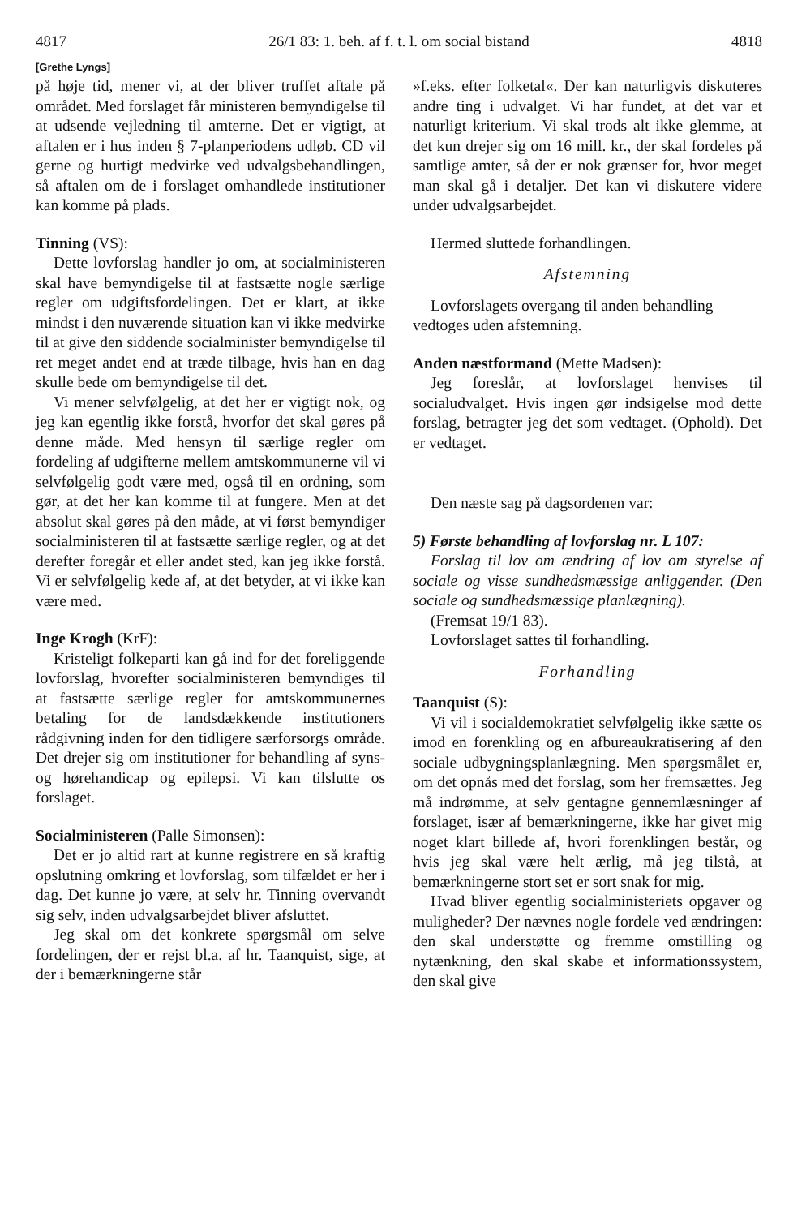4817 26/1 83: 1. beh. af f. t. l. om social bistand 4818
[Grethe Lyngs]
på høje tid, mener vi, at der bliver truffet aftale på området. Med forslaget får ministeren bemyndigelse til at udsende vejledning til amterne. Det er vigtigt, at aftalen er i hus inden § 7-planperiodens udløb. CD vil gerne og hurtigt medvirke ved udvalgsbehandlingen, så aftalen om de i forslaget omhandlede institutioner kan komme på plads.
Tinning (VS):
Dette lovforslag handler jo om, at socialministeren skal have bemyndigelse til at fastsætte nogle særlige regler om udgiftsfordelingen. Det er klart, at ikke mindst i den nuværende situation kan vi ikke medvirke til at give den siddende socialminister bemyndigelse til ret meget andet end at træde tilbage, hvis han en dag skulle bede om bemyndigelse til det.
Vi mener selvfølgelig, at det her er vigtigt nok, og jeg kan egentlig ikke forstå, hvorfor det skal gøres på denne måde. Med hensyn til særlige regler om fordeling af udgifterne mellem amtskommunerne vil vi selvfølgelig godt være med, også til en ordning, som gør, at det her kan komme til at fungere. Men at det absolut skal gøres på den måde, at vi først bemyndiger socialministeren til at fastsætte særlige regler, og at det derefter foregår et eller andet sted, kan jeg ikke forstå. Vi er selvfølgelig kede af, at det betyder, at vi ikke kan være med.
Inge Krogh (KrF):
Kristeligt folkeparti kan gå ind for det foreliggende lovforslag, hvorefter socialministeren bemyndiges til at fastsætte særlige regler for amtskommunernes betaling for de landsdækkende institutioners rådgivning inden for den tidligere særforsorgs område. Det drejer sig om institutioner for behandling af syns- og hørehandicap og epilepsi. Vi kan tilslutte os forslaget.
Socialministeren (Palle Simonsen):
Det er jo altid rart at kunne registrere en så kraftig opslutning omkring et lovforslag, som tilfældet er her i dag. Det kunne jo være, at selv hr. Tinning overvandt sig selv, inden udvalgsarbejdet bliver afsluttet.
Jeg skal om det konkrete spørgsmål om selve fordelingen, der er rejst bl.a. af hr. Taanquist, sige, at der i bemærkningerne står
»f.eks. efter folketal«. Der kan naturligvis diskuteres andre ting i udvalget. Vi har fundet, at det var et naturligt kriterium. Vi skal trods alt ikke glemme, at det kun drejer sig om 16 mill. kr., der skal fordeles på samtlige amter, så der er nok grænser for, hvor meget man skal gå i detaljer. Det kan vi diskutere videre under udvalgsarbejdet.
Hermed sluttede forhandlingen.
Afstemning
Lovforslagets overgang til anden behandling
vedtoges uden afstemning.
Anden næstformand (Mette Madsen):
Jeg foreslår, at lovforslaget henvises til socialudvalget. Hvis ingen gør indsigelse mod dette forslag, betragter jeg det som vedtaget. (Ophold). Det er vedtaget.
Den næste sag på dagsordenen var:
5) Første behandling af lovforslag nr. L 107:
Forslag til lov om ændring af lov om styrelse af sociale og visse sundhedsmæssige anliggender. (Den sociale og sundhedsmæssige planlægning).
(Fremsat 19/1 83).
Lovforslaget sattes til forhandling.
Forhandling
Taanquist (S):
Vi vil i socialdemokratiet selvfølgelig ikke sætte os imod en forenkling og en afbureaukratisering af den sociale udbygningsplanlægning. Men spørgsmålet er, om det opnås med det forslag, som her fremsættes. Jeg må indrømme, at selv gentagne gennemlæsninger af forslaget, især af bemærkningerne, ikke har givet mig noget klart billede af, hvori forenklingen består, og hvis jeg skal være helt ærlig, må jeg tilstå, at bemærkningerne stort set er sort snak for mig.
Hvad bliver egentlig socialministeriets opgaver og muligheder? Der nævnes nogle fordele ved ændringen: den skal understøtte og fremme omstilling og nytænkning, den skal skabe et informationssystem, den skal give